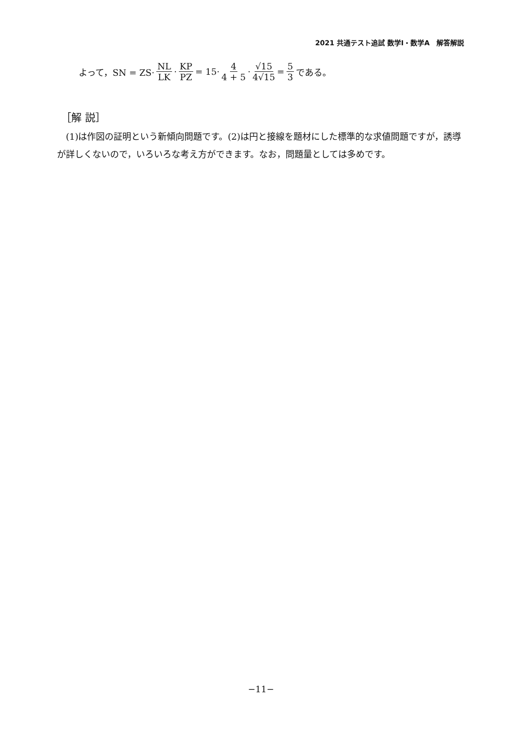2021 共通テスト追試 数学Ⅰ・数学A　解答解説
よって，SN = ZS· NL LK · KP PZ = 15· 4 4 + 5 · √15 4√15 = 5 3 である。
［解 説］
(1)は作図の証明という新傾向問題です。(2)は円と接線を題材にした標準的な求値問題ですが，誘導が詳しくないので，いろいろな考え方ができます。なお，問題量としては多めです。
−11−